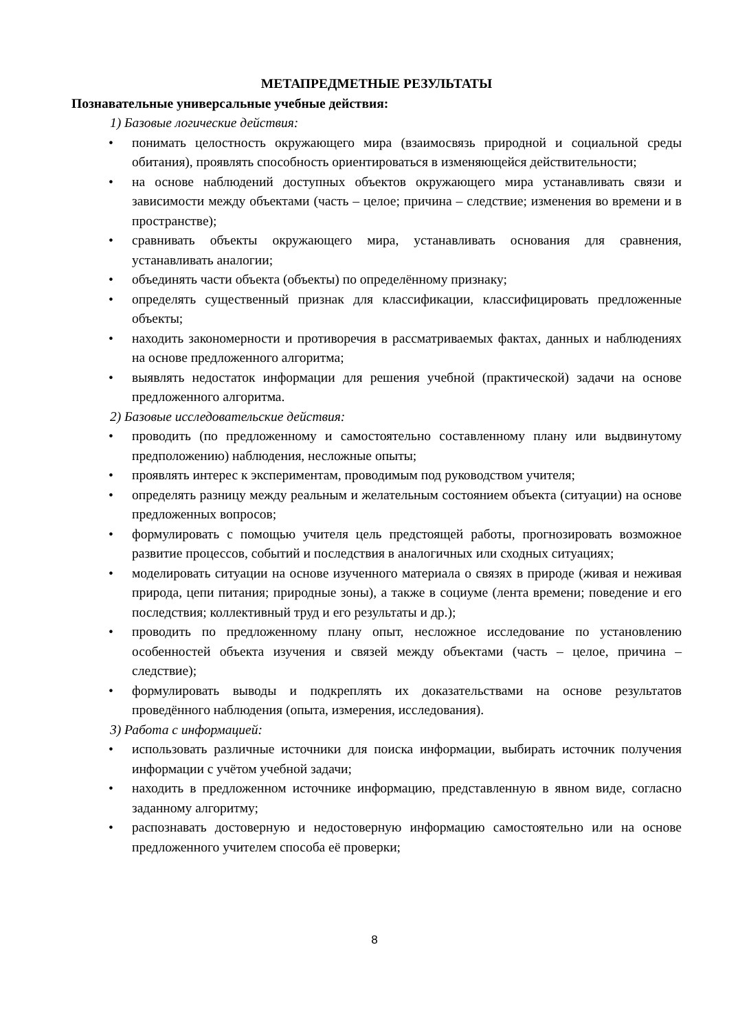МЕТАПРЕДМЕТНЫЕ РЕЗУЛЬТАТЫ
Познавательные универсальные учебные действия:
1) Базовые логические действия:
• понимать целостность окружающего мира (взаимосвязь природной и социальной среды обитания), проявлять способность ориентироваться в изменяющейся действительности;
• на основе наблюдений доступных объектов окружающего мира устанавливать связи и зависимости между объектами (часть – целое; причина – следствие; изменения во времени и в пространстве);
• сравнивать объекты окружающего мира, устанавливать основания для сравнения, устанавливать аналогии;
• объединять части объекта (объекты) по определённому признаку;
• определять существенный признак для классификации, классифицировать предложенные объекты;
• находить закономерности и противоречия в рассматриваемых фактах, данных и наблюдениях на основе предложенного алгоритма;
• выявлять недостаток информации для решения учебной (практической) задачи на основе предложенного алгоритма.
2) Базовые исследовательские действия:
• проводить (по предложенному и самостоятельно составленному плану или выдвинутому предположению) наблюдения, несложные опыты;
• проявлять интерес к экспериментам, проводимым под руководством учителя;
• определять разницу между реальным и желательным состоянием объекта (ситуации) на основе предложенных вопросов;
• формулировать с помощью учителя цель предстоящей работы, прогнозировать возможное развитие процессов, событий и последствия в аналогичных или сходных ситуациях;
• моделировать ситуации на основе изученного материала о связях в природе (живая и неживая природа, цепи питания; природные зоны), а также в социуме (лента времени; поведение и его последствия; коллективный труд и его результаты и др.);
• проводить по предложенному плану опыт, несложное исследование по установлению особенностей объекта изучения и связей между объектами (часть – целое, причина – следствие);
• формулировать выводы и подкреплять их доказательствами на основе результатов проведённого наблюдения (опыта, измерения, исследования).
3) Работа с информацией:
• использовать различные источники для поиска информации, выбирать источник получения информации с учётом учебной задачи;
• находить в предложенном источнике информацию, представленную в явном виде, согласно заданному алгоритму;
• распознавать достоверную и недостоверную информацию самостоятельно или на основе предложенного учителем способа её проверки;
8